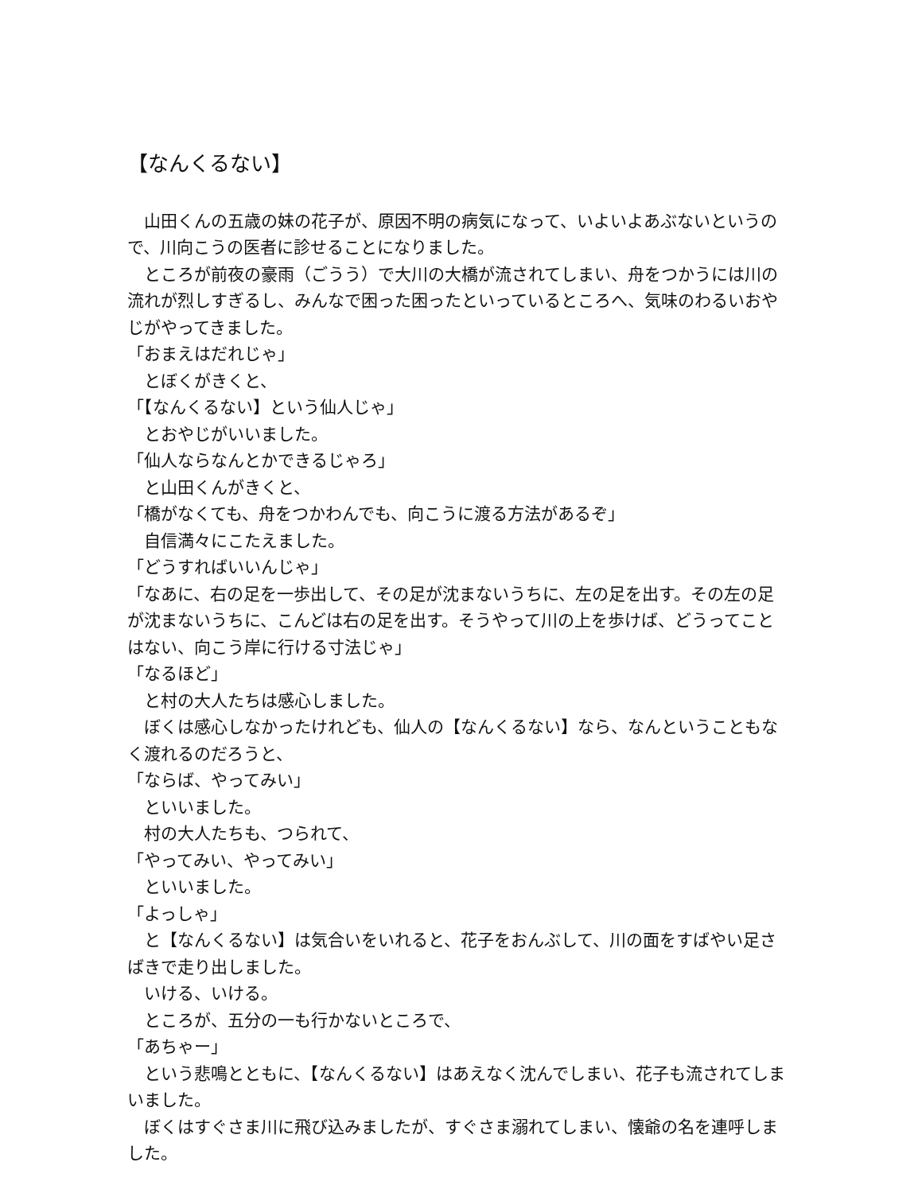【なんくるない】
　山田くんの五歳の妹の花子が、原因不明の病気になって、いよいよあぶないというので、川向こうの医者に診せることになりました。
　ところが前夜の豪雨（ごうう）で大川の大橋が流されてしまい、舟をつかうには川の流れが烈しすぎるし、みんなで困った困ったといっているところへ、気味のわるいおやじがやってきました。
「おまえはだれじゃ」
　とぼくがきくと、
「【なんくるない】という仙人じゃ」
　とおやじがいいました。
「仙人ならなんとかできるじゃろ」
　と山田くんがきくと、
「橋がなくても、舟をつかわんでも、向こうに渡る方法があるぞ」
　自信満々にこたえました。
「どうすればいいんじゃ」
「なあに、右の足を一歩出して、その足が沈まないうちに、左の足を出す。その左の足が沈まないうちに、こんどは右の足を出す。そうやって川の上を歩けば、どうってことはない、向こう岸に行ける寸法じゃ」
「なるほど」
　と村の大人たちは感心しました。
　ぼくは感心しなかったけれども、仙人の【なんくるない】なら、なんということもなく渡れるのだろうと、
「ならば、やってみい」
　といいました。
　村の大人たちも、つられて、
「やってみい、やってみい」
　といいました。
「よっしゃ」
　と【なんくるない】は気合いをいれると、花子をおんぶして、川の面をすばやい足さばきで走り出しました。
　いける、いける。
　ところが、五分の一も行かないところで、
「あちゃー」
　という悲鳴とともに、【なんくるない】はあえなく沈んでしまい、花子も流されてしまいました。
　ぼくはすぐさま川に飛び込みましたが、すぐさま溺れてしまい、懐爺の名を連呼しました。